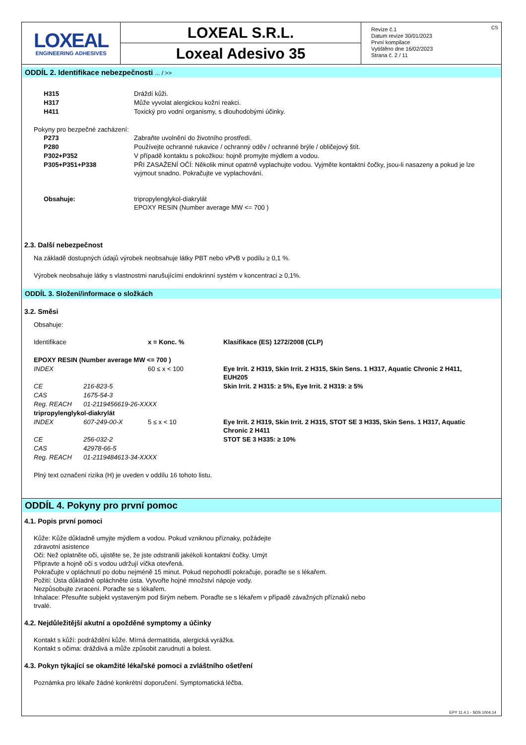CS
LOXEAL
ENGINEERING ADHESIVES
LOXEAL S.R.L.
Loxeal Adesivo 35
Revize č.1
Datum revize 30/01/2023
První kompilace
Vytištěno dne 16/02/2023
Strana č. 2 / 11
ODDÍL 2. Identifikace nebezpečnosti ... / >>
| H315 | Dráždí kůži. |
| H317 | Může vyvolat alergickou kožní reakci. |
| H411 | Toxický pro vodní organismy, s dlouhodobými účinky. |
Pokyny pro bezpečné zacházení:
| P273 | Zabraňte uvolnění do životního prostředí. |
| P280 | Používejte ochranné rukavice / ochranný oděv / ochranné brýle / obličejový štít. |
| P302+P352 | V případě kontaktu s pokožkou: hojně promyjte mýdlem a vodou. |
| P305+P351+P338 | PŘI ZASAŽENÍ OČÍ: Několik minut opatrně vyplachujte vodou. Vyjměte kontaktní čočky, jsou-li nasazeny a pokud je lze vyjmout snadno. Pokračujte ve vyplachování. |
| Obsahuje: | tripropylenglykol-diakrylát EPOXY RESIN (Number average MW <= 700 ) |
2.3. Další nebezpečnost
Na základě dostupných údajů výrobek neobsahuje látky PBT nebo vPvB v podílu ≥ 0,1 %.
Výrobek neobsahuje látky s vlastnostmi narušujícími endokrinní systém v koncentraci ≥ 0,1%.
ODDÍL 3. Složení/informace o složkách
3.2. Směsi
Obsahuje:
| Identifikace | | x = Konc. % | Klasifikace (ES) 1272/2008 (CLP) |
| EPOXY RESIN (Number average MW <= 700 ) | | | |
| INDEX | | 60 ≤ x < 100 | Eye Irrit. 2 H319, Skin Irrit. 2 H315, Skin Sens. 1 H317, Aquatic Chronic 2 H411, EUH205 |
| CE | 216-823-5 | | Skin Irrit. 2 H315: ≥ 5%, Eye Irrit. 2 H319: ≥ 5% |
| CAS | 1675-54-3 | | |
| Reg. REACH | 01-2119456619-26-XXXX | | |
| tripropylenglykol-diakrylát | | | |
| INDEX | 607-249-00-X | 5 ≤ x < 10 | Eye Irrit. 2 H319, Skin Irrit. 2 H315, STOT SE 3 H335, Skin Sens. 1 H317, Aquatic Chronic 2 H411 |
| CE | 256-032-2 | | STOT SE 3 H335: ≥ 10% |
| CAS | 42978-66-5 | | |
| Reg. REACH | 01-2119484613-34-XXXX | | |
Plný text označení rizika (H) je uveden v oddílu 16 tohoto listu.
ODDÍL 4. Pokyny pro první pomoc
4.1. Popis první pomoci
Kůže: Kůže důkladně umyjte mýdlem a vodou. Pokud vzniknou příznaky, požádejte
zdravotní asistence
Oči: Než oplatněte oči, ujistěte se, že jste odstranili jakékoli kontaktní čočky. Umýt
Připravte a hojně oči s vodou udržují víčka otevřená.
Pokračujte v opláchnutí po dobu nejméně 15 minut. Pokud nepohodlí pokračuje, poraďte se s lékařem.
Požití: Ústa důkladně opláchněte ústa. Vytvořte hojné množství nápoje vody.
Nezpůsobujte zvracení. Poraďte se s lékařem.
Inhalace: Přesuňte subjekt vystaveným pod širým nebem. Poraďte se s lékařem v případě závažných příznaků nebo
trvalé.
4.2. Nejdůležitější akutní a opožděné symptomy a účinky
Kontakt s kůží: podráždění kůže. Mírná dermatitida, alergická vyrážka.
Kontakt s očima: dráždivá a může způsobit zarudnutí a bolest.
4.3. Pokyn týkající se okamžité lékařské pomoci a zvláštního ošetření
Poznámka pro lékaře žádné konkrétní doporučení. Symptomatická léčba.
EPY 11.4.1 - SDS 1004.14